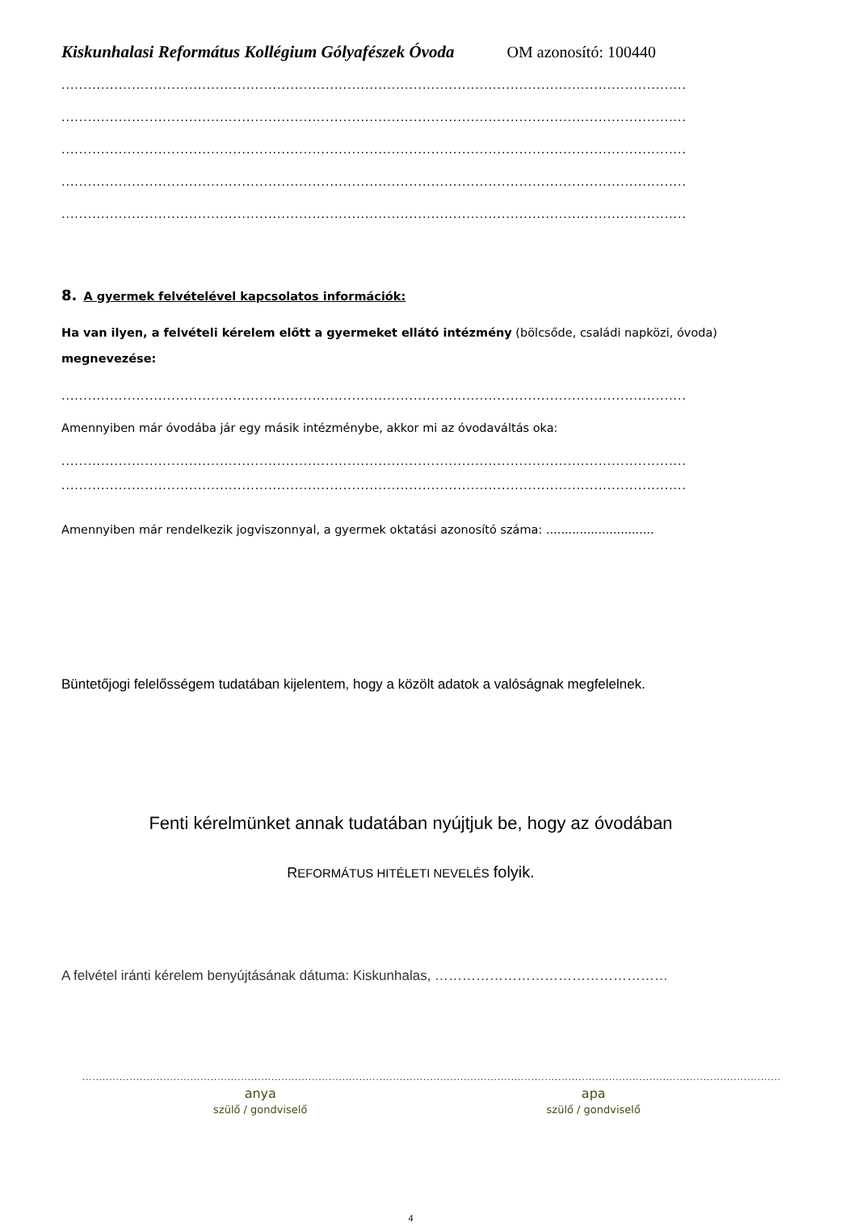Kiskunhalasi Református Kollégium Gólyafészek Óvoda OM azonosító: 100440
..............................................................................................................................................
..............................................................................................................................................
..............................................................................................................................................
..............................................................................................................................................
..............................................................................................................................................
8. A gyermek felvételével kapcsolatos információk:
Ha van ilyen, a felvételi kérelem előtt a gyermeket ellátó intézmény (bölcsőde, családi napközi, óvoda) megnevezése:
..............................................................................................................................................
Amennyiben már óvodába jár egy másik intézménybe, akkor mi az óvodaváltás oka:
..............................................................................................................................................
..............................................................................................................................................
Amennyiben már rendelkezik jogviszonnyal, a gyermek oktatási azonosító száma: .............................
Büntetőjogi felelősségem tudatában kijelentem, hogy a közölt adatok a valóságnak megfelelnek.
Fenti kérelmünket annak tudatában nyújtjuk be, hogy az óvodában
REFORMÁTUS HITÉLETI NEVELÉS folyik.
A felvétel iránti kérelem benyújtásának dátuma: Kiskunhalas, ……………………………………………
...............................................................................................................................................................................................................
anya
szülő / gondviselő
apa
szülő / gondviselő
4